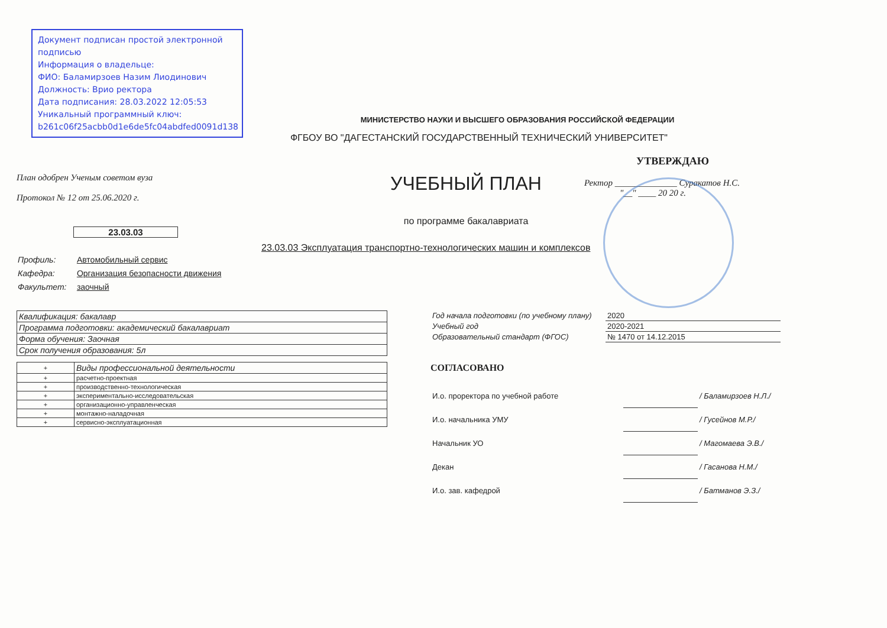Документ подписан простой электронной подписью
Информация о владельце:
ФИО: Баламирзоев Назим Лиодинович
Должность: Врио ректора
Дата подписания: 28.03.2022 12:05:53
Уникальный программный ключ:
b261c06f25acbb0d1e6de5fc04abdfed0091d138
МИНИСТЕРСТВО НАУКИ И ВЫСШЕГО ОБРАЗОВАНИЯ РОССИЙСКОЙ ФЕДЕРАЦИИ
ФГБОУ ВО "ДАГЕСТАНСКИЙ ГОСУДАРСТВЕННЫЙ ТЕХНИЧЕСКИЙ УНИВЕРСИТЕТ"
План одобрен Ученым советом вуза
Протокол № 12 от 25.06.2020 г.
23.03.03
УЧЕБНЫЙ ПЛАН
по программе бакалавриата
УТВЕРЖДАЮ
Ректор ______________ Суракатов Н.С.
"__" ____ 20 20 г.
23.03.03 Эксплуатация транспортно-технологических машин и комплексов
Профиль: Автомобильный сервис
Кафедра: Организация безопасности движения
Факультет: заочный
| Квалификация: бакалавр |
| Программа подготовки: академический бакалавриат |
| Форма обучения: Заочная |
| Срок получения образования: 5л |
| + | Виды профессиональной деятельности |
| + | расчетно-проектная |
| + | производственно-технологическая |
| + | экспериментально-исследовательская |
| + | организационно-управленческая |
| + | монтажно-наладочная |
| + | сервисно-эксплуатационная |
| Год начала подготовки (по учебному плану) | 2020 |
| Учебный год | 2020-2021 |
| Образовательный стандарт (ФГОС) | № 1470 от 14.12.2015 |
СОГЛАСОВАНО
| И.о. проректора по учебной работе | | / Баламирзоев Н.Л./ |
| И.о. начальника УМУ | | / Гусейнов М.Р./ |
| Начальник УО | | / Магомаева Э.В./ |
| Декан | | / Гасанова Н.М./ |
| И.о. зав. кафедрой | | / Батманов Э.З./ |